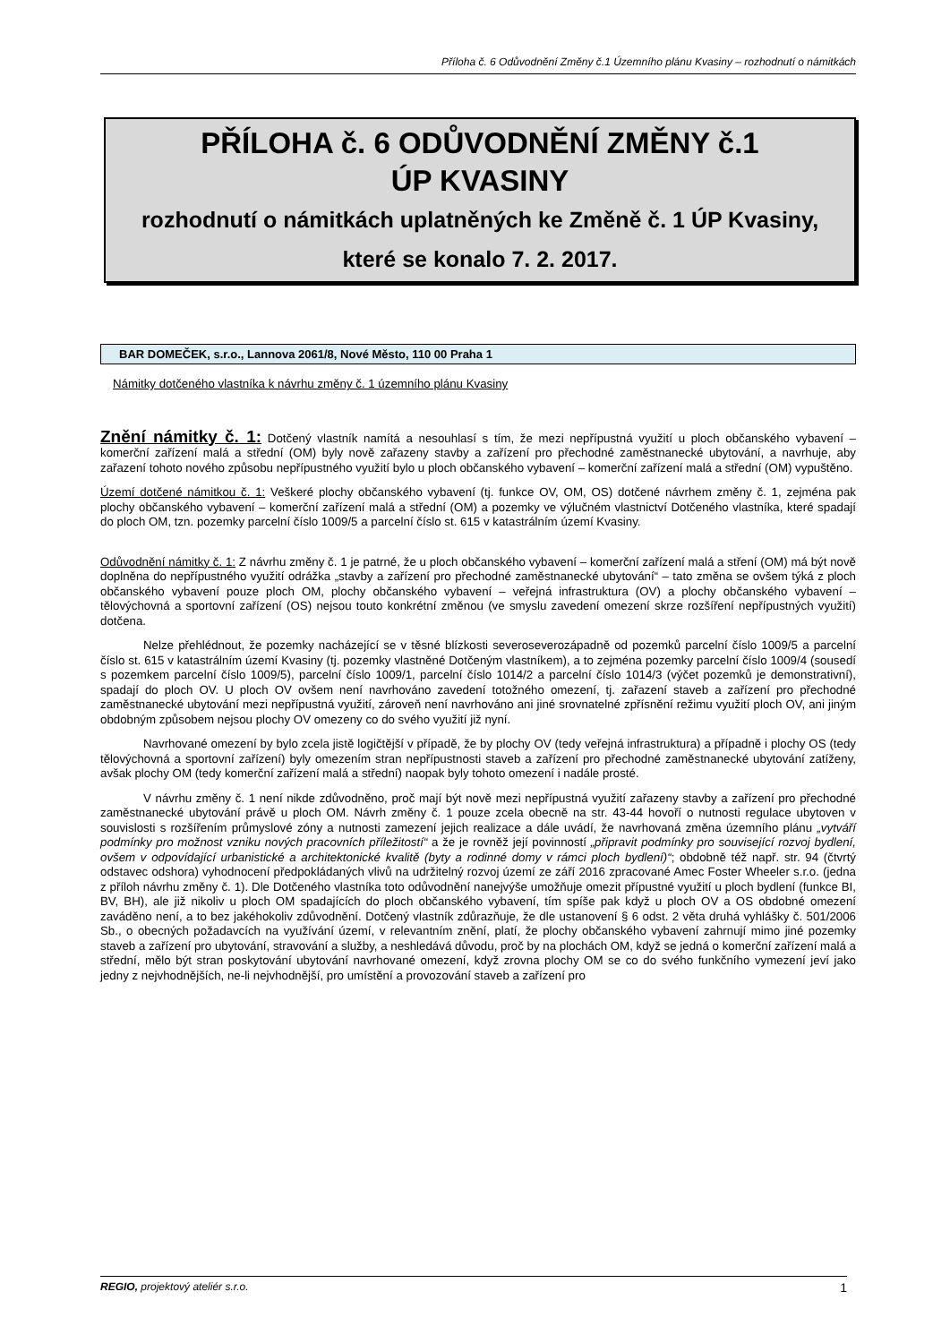Příloha č. 6 Odůvodnění Změny č.1 Územního plánu Kvasiny – rozhodnutí o námitkách
PŘÍLOHA č. 6 ODŮVODNĚNÍ ZMĚNY č.1
ÚP KVASINY
rozhodnutí o námitkách uplatněných ke Změně č. 1 ÚP Kvasiny,
které se konalo 7. 2. 2017.
BAR DOMEČEK, s.r.o., Lannova 2061/8, Nové Město, 110 00 Praha 1
Námitky dotčeného vlastníka k návrhu změny č. 1 územního plánu Kvasiny
Znění námitky č. 1: Dotčený vlastník namítá a nesouhlasí s tím, že mezi nepřípustná využití u ploch občanského vybavení – komerční zařízení malá a střední (OM) byly nově zařazeny stavby a zařízení pro přechodné zaměstnanecké ubytování, a navrhuje, aby zařazení tohoto nového způsobu nepřípustného využití bylo u ploch občanského vybavení – komerční zařízení malá a střední (OM) vypuštěno.
Území dotčené námitkou č. 1: Veškeré plochy občanského vybavení (tj. funkce OV, OM, OS) dotčené návrhem změny č. 1, zejména pak plochy občanského vybavení – komerční zařízení malá a střední (OM) a pozemky ve výlučném vlastnictví Dotčeného vlastníka, které spadají do ploch OM, tzn. pozemky parcelní číslo 1009/5 a parcelní číslo st. 615 v katastrálním území Kvasiny.
Odůvodnění námitky č. 1: Z návrhu změny č. 1 je patrné, že u ploch občanského vybavení – komerční zařízení malá a stření (OM) má být nově doplněna do nepřípustného využití odrážka „stavby a zařízení pro přechodné zaměstnanecké ubytování“ – tato změna se ovšem týká z ploch občanského vybavení pouze ploch OM, plochy občanského vybavení – veřejná infrastruktura (OV) a plochy občanského vybavení – tělovýchovná a sportovní zařízení (OS) nejsou touto konkrétní změnou (ve smyslu zavedení omezení skrze rozšíření nepřípustných využití) dotčena.
Nelze přehlédnout, že pozemky nacházející se v těsné blízkosti severoseverozápadně od pozemků parcelní číslo 1009/5 a parcelní číslo st. 615 v katastrálním území Kvasiny (tj. pozemky vlastněné Dotčeným vlastníkem), a to zejména pozemky parcelní číslo 1009/4 (sousedí s pozemkem parcelní číslo 1009/5), parcelní číslo 1009/1, parcelní číslo 1014/2 a parcelní číslo 1014/3 (výčet pozemků je demonstrativní), spadají do ploch OV. U ploch OV ovšem není navrhováno zavedení totožného omezení, tj. zařazení staveb a zařízení pro přechodné zaměstnanecké ubytování mezi nepřípustná využití, zároveň není navrhováno ani jiné srovnatelné zpřísnění režimu využití ploch OV, ani jiným obdobným způsobem nejsou plochy OV omezeny co do svého využití již nyní.
Navrhované omezení by bylo zcela jistě logičtější v případě, že by plochy OV (tedy veřejná infrastruktura) a případně i plochy OS (tedy tělovýchovná a sportovní zařízení) byly omezením stran nepřípustnosti staveb a zařízení pro přechodné zaměstnanecké ubytování zatíženy, avšak plochy OM (tedy komerční zařízení malá a střední) naopak byly tohoto omezení i nadále prosté.
V návrhu změny č. 1 není nikde zdůvodněno, proč mají být nově mezi nepřípustná využití zařazeny stavby a zařízení pro přechodné zaměstnanecké ubytování právě u ploch OM. Návrh změny č. 1 pouze zcela obecně na str. 43-44 hovoří o nutnosti regulace ubytoven v souvislosti s rozšířením průmyslové zóny a nutnosti zamezení jejich realizace a dále uvádí, že navrhovaná změna územního plánu „vytváří podmínky pro možnost vzniku nových pracovních příležitostí“ a že je rovněž její povinností „připravit podmínky pro související rozvoj bydlení, ovšem v odpovídající urbanistické a architektonické kvalitě (byty a rodinné domy v rámci ploch bydlení)“; obdobně též např. str. 94 (čtvrtý odstavec odshora) vyhodnocení předpokládaných vlivů na udržitelný rozvoj území ze září 2016 zpracované Amec Foster Wheeler s.r.o. (jedna z příloh návrhu změny č. 1). Dle Dotčeného vlastníka toto odůvodnění nanejvýše umožňuje omezit přípustné využití u ploch bydlení (funkce BI, BV, BH), ale již nikoliv u ploch OM spadajících do ploch občanského vybavení, tím spíše pak když u ploch OV a OS obdobné omezení zaváděno není, a to bez jakéhokoliv zdůvodnění. Dotčený vlastník zdůrazňuje, že dle ustanovení § 6 odst. 2 věta druhá vyhlášky č. 501/2006 Sb., o obecných požadavcích na využívání území, v relevantním znění, platí, že plochy občanského vybavení zahrnují mimo jiné pozemky staveb a zařízení pro ubytování, stravování a služby, a neshledává důvodu, proč by na plochách OM, když se jedná o komerční zařízení malá a střední, mělo být stran poskytování ubytování navrhované omezení, když zrovna plochy OM se co do svého funkčního vymezení jeví jako jedny z nejvhodnějších, ne-li nejvhodnější, pro umístění a provozování staveb a zařízení pro
REGIO, projektový ateliér s.r.o. 1